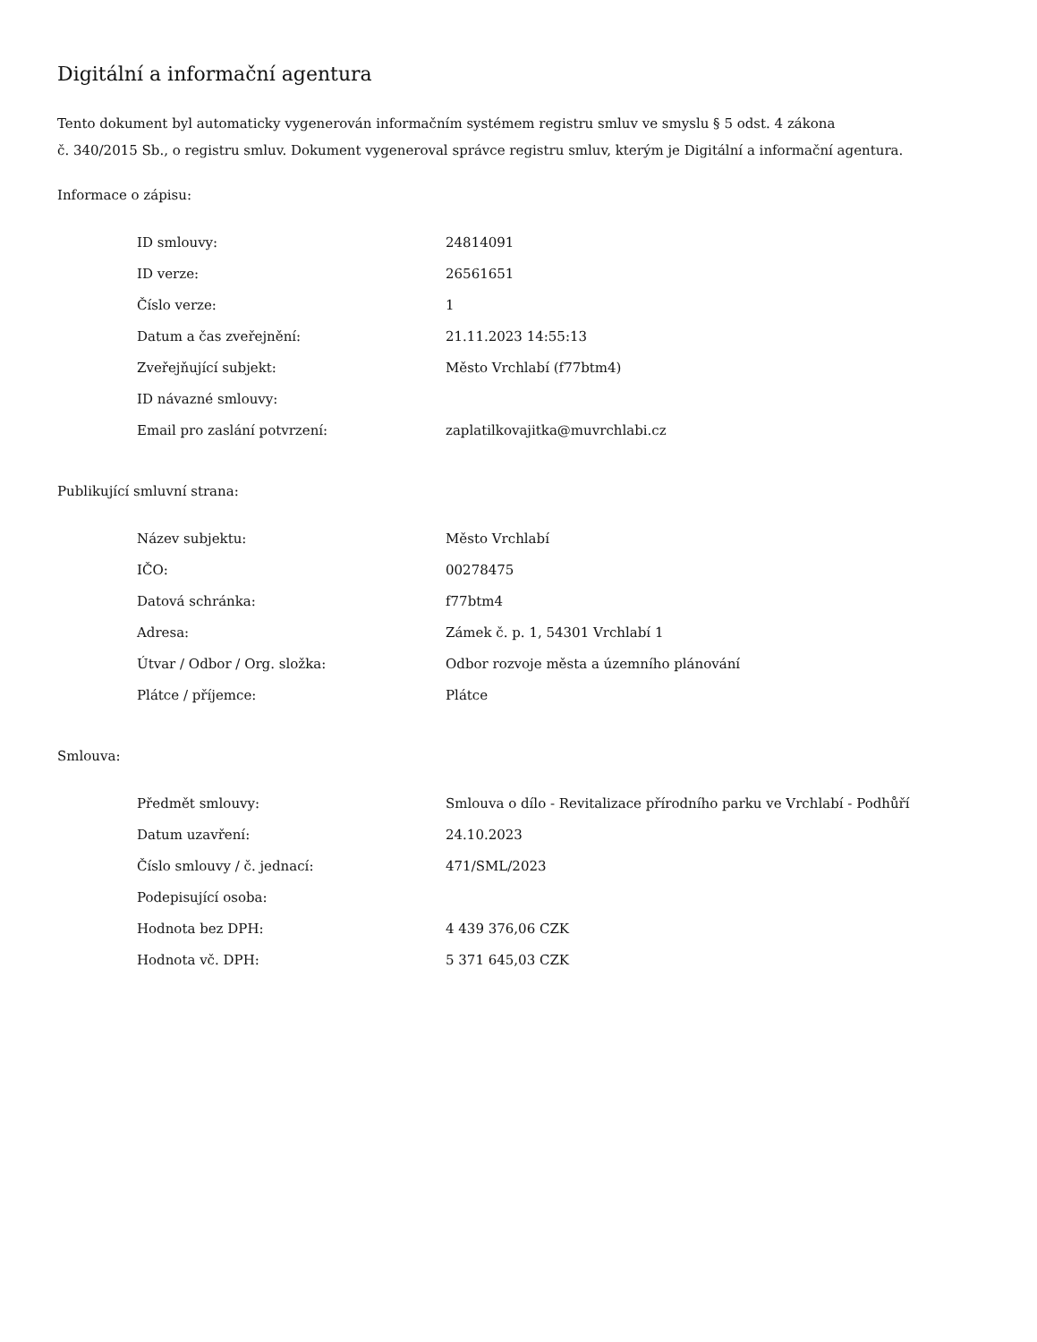Digitální a informační agentura
Tento dokument byl automaticky vygenerován informačním systémem registru smluv ve smyslu § 5 odst. 4 zákona
č. 340/2015 Sb., o registru smluv. Dokument vygeneroval správce registru smluv, kterým je Digitální a informační agentura.
Informace o zápisu:
| ID smlouvy: | 24814091 |
| ID verze: | 26561651 |
| Číslo verze: | 1 |
| Datum a čas zveřejnění: | 21.11.2023 14:55:13 |
| Zveřejňující subjekt: | Město Vrchlabí (f77btm4) |
| ID návazné smlouvy: | |
| Email pro zaslání potvrzení: | zaplatilkovajitka@muvrchlabi.cz |
Publikující smluvní strana:
| Název subjektu: | Město Vrchlabí |
| IČO: | 00278475 |
| Datová schránka: | f77btm4 |
| Adresa: | Zámek č. p. 1, 54301 Vrchlabí 1 |
| Útvar / Odbor / Org. složka: | Odbor rozvoje města a územního plánování |
| Plátce / příjemce: | Plátce |
Smlouva:
| Předmět smlouvy: | Smlouva o dílo - Revitalizace přírodního parku ve Vrchlabí - Podhůří |
| Datum uzavření: | 24.10.2023 |
| Číslo smlouvy / č. jednací: | 471/SML/2023 |
| Podepisující osoba: | |
| Hodnota bez DPH: | 4 439 376,06 CZK |
| Hodnota vč. DPH: | 5 371 645,03 CZK |